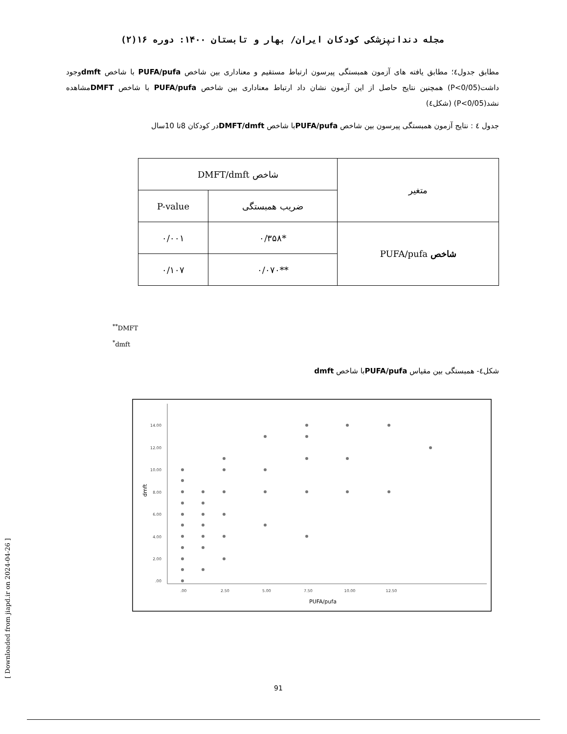مجله دندانپزشکی کودکان ایران/ بهار و تابستان ۱۴۰۰: دوره ۱۶(۲)
مطابق جدول٤؛ مطابق یافته های آزمون همبستگی پیرسون ارتباط مستقیم و معناداری بین شاخص PUFA/pufa با شاخص dmftوجود داشت(P<0/05) همچنین نتایج حاصل از این آزمون نشان داد ارتباط معناداری بین شاخص PUFA/pufa با شاخص DMFTمشاهده نشد(P<0/05) (شکل٤)
جدول ٤ : نتایج آزمون همبستگی پیرسون بین شاخص PUFA/pufaبا شاخص DMFT/dmftدر کودکان 8تا 10سال
| متغیر | شاخص DMFT/dmft | |
| --- | --- | --- |
| | ضریب همبستگی | P-value |
| شاخص PUFA/pufa | *۰/۳۵۸ | ۰/۰۰۱ |
| | **۰/۰۷۰ | ۰/۱۰۷ |
<sup>**</sup> DMFT
<sup>*</sup> dmft
شکل٤- همبستگی بین مقیاس PUFA/pufaبا شاخص dmft
14.00
12.00
10.00
8.00
6.00
4.00
2.00
.00
.00
2.50
5.00
7.50
10.00
12.50
PUFA/pufa
dmft
[ Downloaded from jiapd.ir on 2024-04-26 ]
91